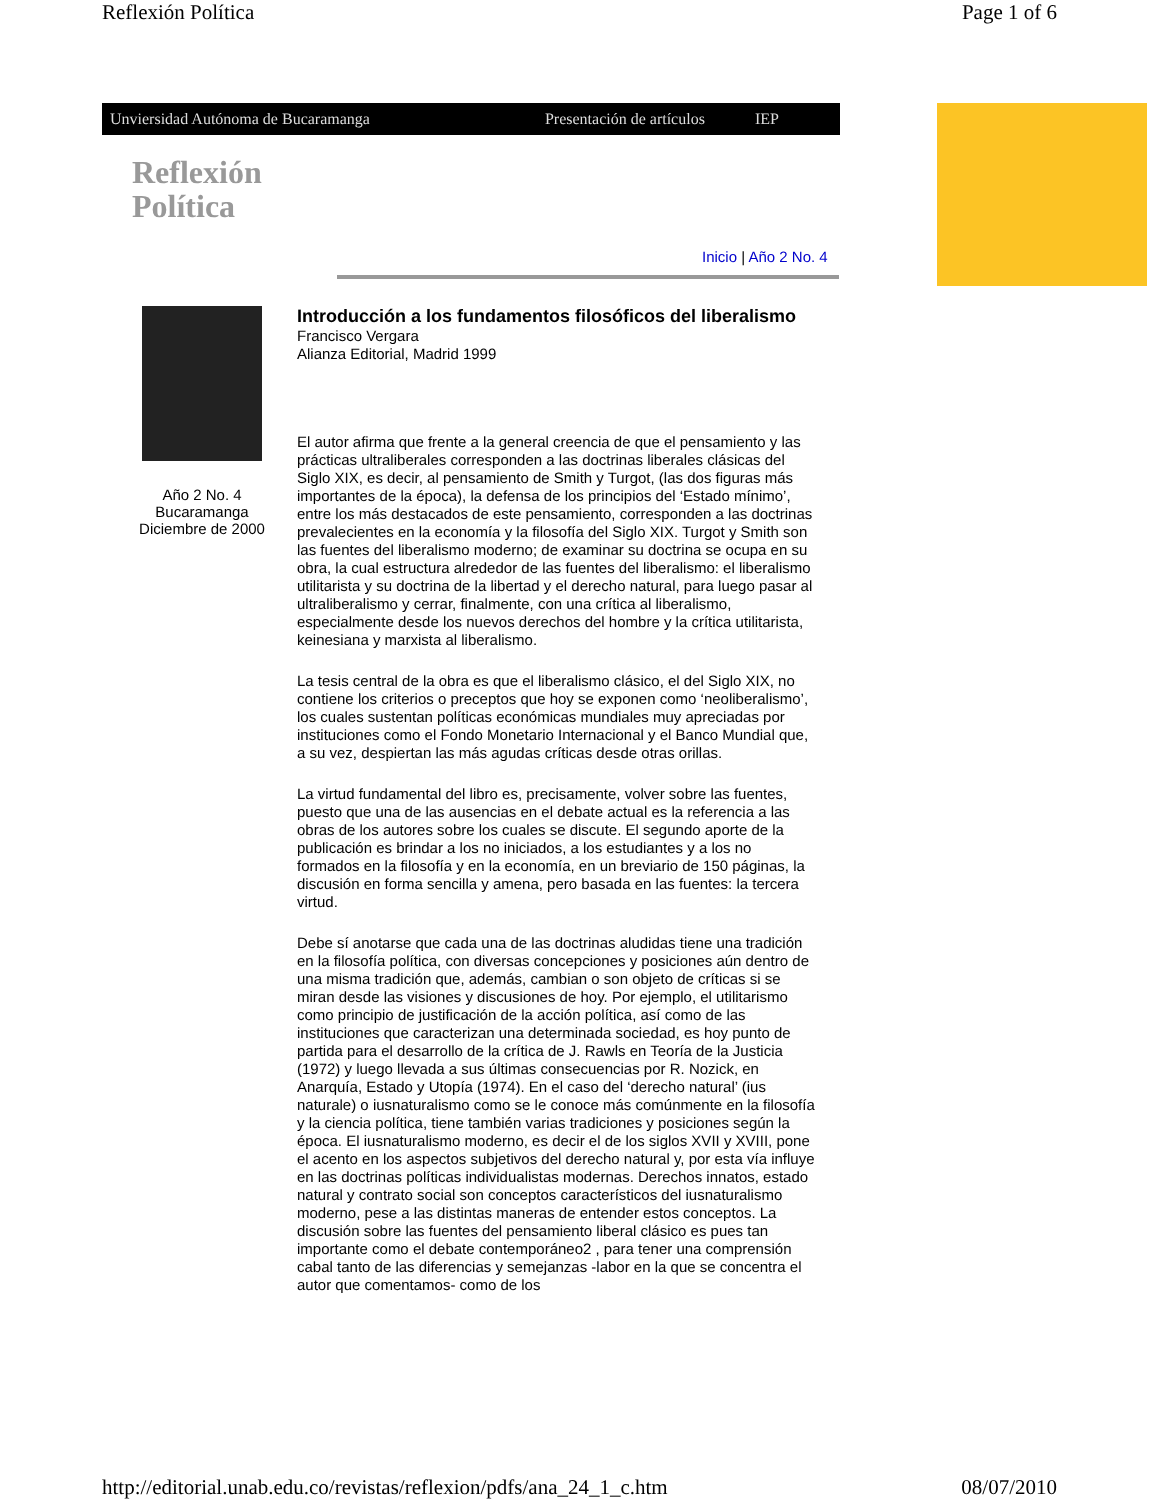Reflexión Política Page 1 of 6
Unviersidad Autónoma de Bucaramanga Presentación de artículos IEP
Reflexión
Política
Inicio | Año 2 No. 4
Año 2 No. 4
Bucaramanga
Diciembre de 2000
Introducción a los fundamentos filosóficos del liberalismo
Francisco Vergara
Alianza Editorial, Madrid 1999
El autor afirma que frente a la general creencia de que el pensamiento y las prácticas ultraliberales corresponden a las doctrinas liberales clásicas del Siglo XIX, es decir, al pensamiento de Smith y Turgot, (las dos figuras más importantes de la época), la defensa de los principios del ‘Estado mínimo’, entre los más destacados de este pensamiento, corresponden a las doctrinas prevalecientes en la economía y la filosofía del Siglo XIX. Turgot y Smith son las fuentes del liberalismo moderno; de examinar su doctrina se ocupa en su obra, la cual estructura alrededor de las fuentes del liberalismo: el liberalismo utilitarista y su doctrina de la libertad y el derecho natural, para luego pasar al ultraliberalismo y cerrar, finalmente, con una crítica al liberalismo, especialmente desde los nuevos derechos del hombre y la crítica utilitarista, keinesiana y marxista al liberalismo.
La tesis central de la obra es que el liberalismo clásico, el del Siglo XIX, no contiene los criterios o preceptos que hoy se exponen como ‘neoliberalismo’, los cuales sustentan políticas económicas mundiales muy apreciadas por instituciones como el Fondo Monetario Internacional y el Banco Mundial que, a su vez, despiertan las más agudas críticas desde otras orillas.
La virtud fundamental del libro es, precisamente, volver sobre las fuentes, puesto que una de las ausencias en el debate actual es la referencia a las obras de los autores sobre los cuales se discute. El segundo aporte de la publicación es brindar a los no iniciados, a los estudiantes y a los no formados en la filosofía y en la economía, en un breviario de 150 páginas, la discusión en forma sencilla y amena, pero basada en las fuentes: la tercera virtud.
Debe sí anotarse que cada una de las doctrinas aludidas tiene una tradición en la filosofía política, con diversas concepciones y posiciones aún dentro de una misma tradición que, además, cambian o son objeto de críticas si se miran desde las visiones y discusiones de hoy. Por ejemplo, el utilitarismo como principio de justificación de la acción política, así como de las instituciones que caracterizan una determinada sociedad, es hoy punto de partida para el desarrollo de la crítica de J. Rawls en Teoría de la Justicia (1972) y luego llevada a sus últimas consecuencias por R. Nozick, en Anarquía, Estado y Utopía (1974). En el caso del ‘derecho natural’ (ius naturale) o iusnaturalismo como se le conoce más comúnmente en la filosofía y la ciencia política, tiene también varias tradiciones y posiciones según la época. El iusnaturalismo moderno, es decir el de los siglos XVII y XVIII, pone el acento en los aspectos subjetivos del derecho natural y, por esta vía influye en las doctrinas políticas individualistas modernas. Derechos innatos, estado natural y contrato social son conceptos característicos del iusnaturalismo moderno, pese a las distintas maneras de entender estos conceptos. La discusión sobre las fuentes del pensamiento liberal clásico es pues tan importante como el debate contemporáneo2 , para tener una comprensión cabal tanto de las diferencias y semejanzas -labor en la que se concentra el autor que comentamos- como de los
http://editorial.unab.edu.co/revistas/reflexion/pdfs/ana_24_1_c.htm 08/07/2010